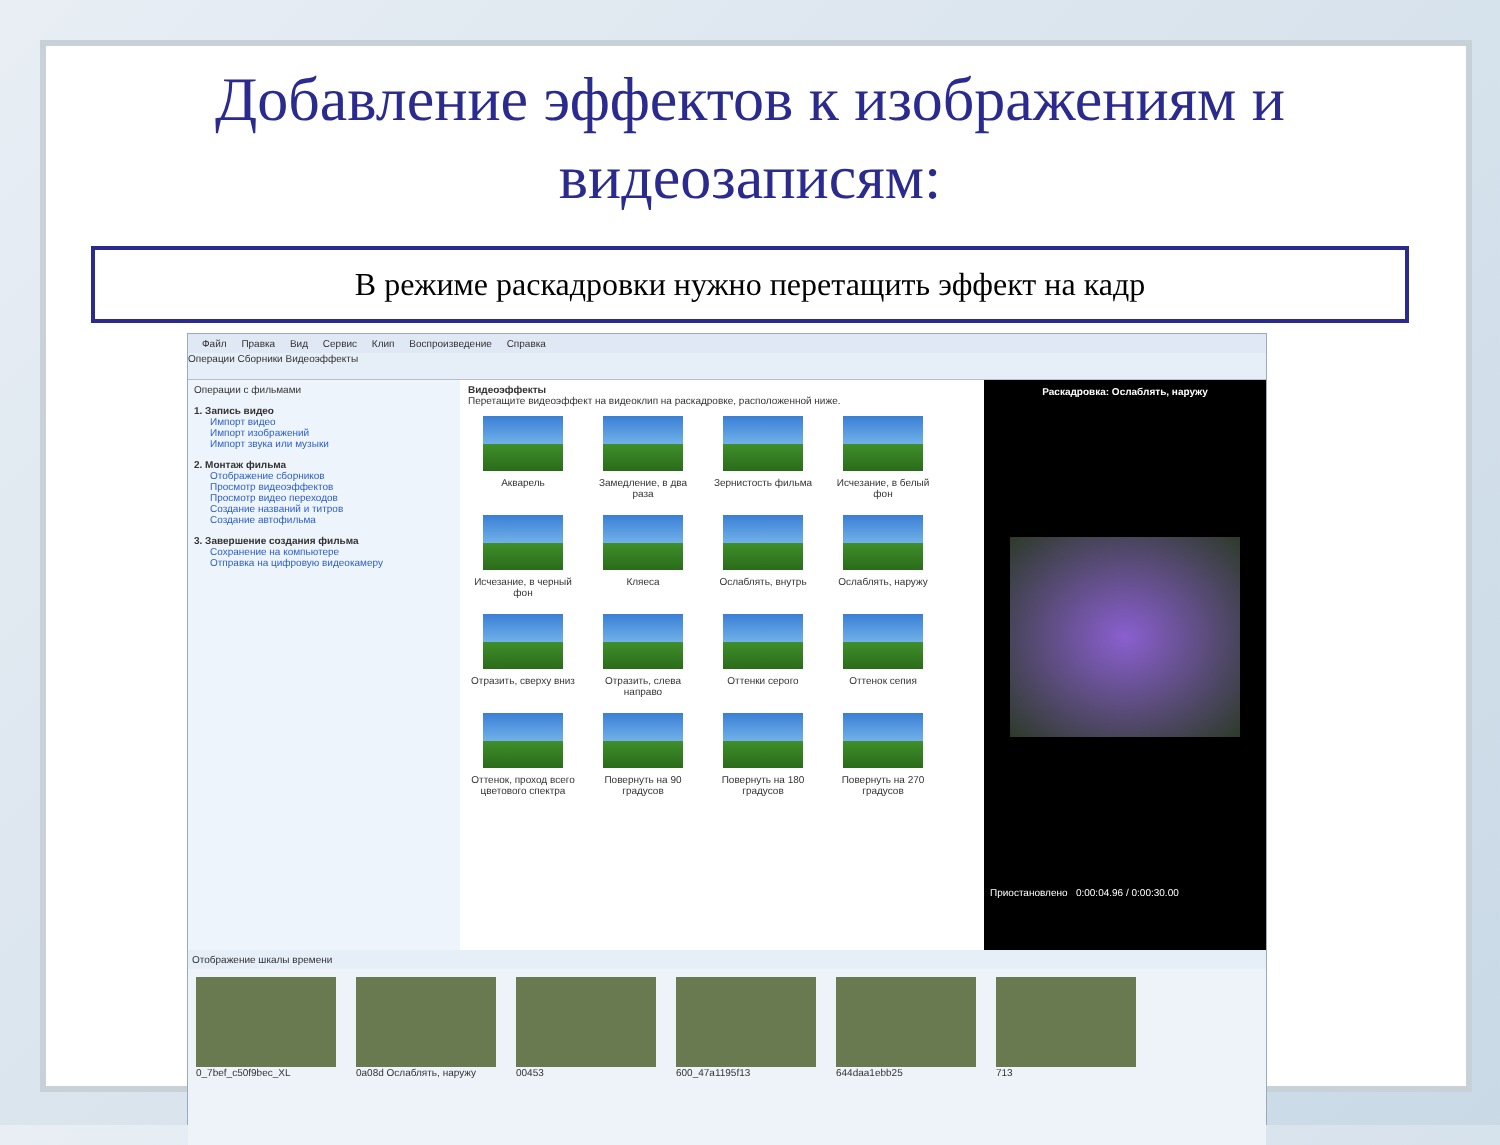Добавление эффектов к изображениям и видеозаписям:
В режиме раскадровки нужно перетащить эффект на кадр
Файл Правка Вид Сервис Клип Воспроизведение Справка
Операции Сборники Видеоэффекты
Операции с фильмами
1. Запись видео
Импорт видео
Импорт изображений
Импорт звука или музыки
2. Монтаж фильма
Отображение сборников
Просмотр видеоэффектов
Просмотр видео переходов
Создание названий и титров
Создание автофильма
3. Завершение создания фильма
Сохранение на компьютере
Отправка на цифровую видеокамеру
Видеоэффекты
Перетащите видеоэффект на видеоклип на раскадровке, расположенной ниже.
Акварель
Замедление, в два раза
Зернистость фильма
Исчезание, в белый фон
Исчезание, в черный фон
Кляеса
Ослаблять, внутрь
Ослаблять, наружу
Отразить, сверху вниз
Отразить, слева направо
Оттенки серого
Оттенок сепия
Оттенок, проход всего цветового спектра
Повернуть на 90 градусов
Повернуть на 180 градусов
Повернуть на 270 градусов
Раскадровка: Ослаблять, наружу
Приостановлено 0:00:04.96 / 0:00:30.00
Отображение шкалы времени
0_7bef_c50f9bec_XL 0a08d Ослаблять, наружу 00453 600_47a1195f13 644daa1ebb25 713